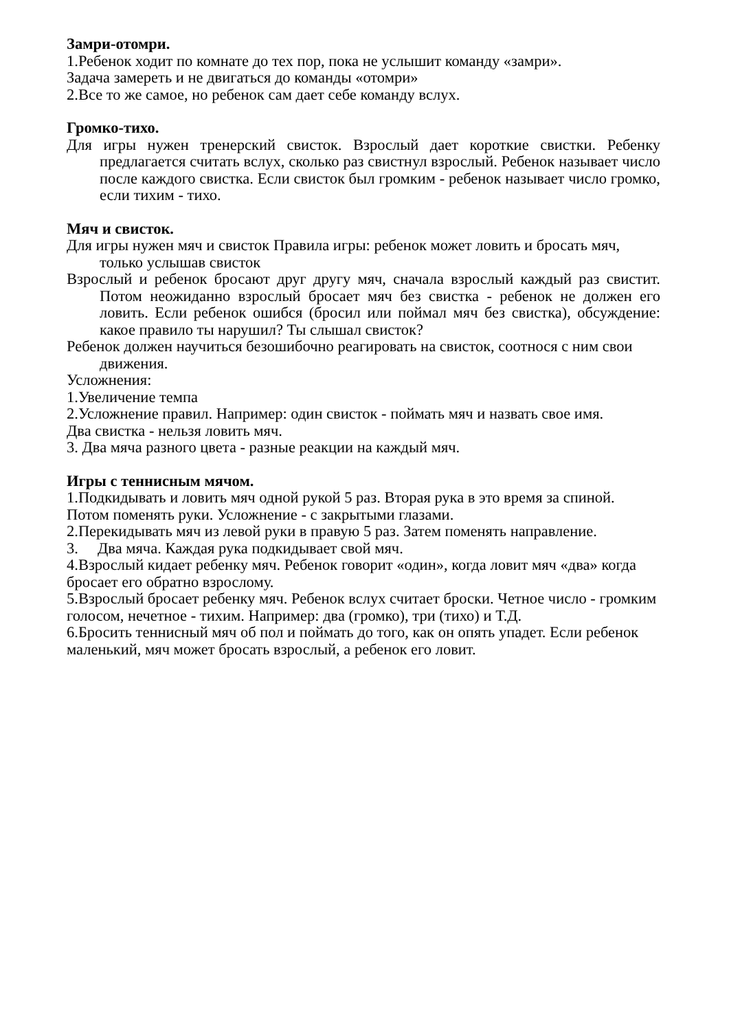Замри-отомри.
1.Ребенок ходит по комнате до тех пор, пока не услышит команду «замри».
Задача замереть и не двигаться до команды «отомри»
2.Все то же самое, но ребенок сам дает себе команду вслух.
Громко-тихо.
Для игры нужен тренерский свисток. Взрослый дает короткие свистки. Ребенку предлагается считать вслух, сколько раз свистнул взрослый. Ребенок называет число после каждого свистка. Если свисток был громким - ребенок называет число громко, если тихим - тихо.
Мяч и свисток.
Для игры нужен мяч и свисток Правила игры: ребенок может ловить и бросать мяч, только услышав свисток
Взрослый и ребенок бросают друг другу мяч, сначала взрослый каждый раз свистит. Потом неожиданно взрослый бросает мяч без свистка - ребенок не должен его ловить. Если ребенок ошибся (бросил или поймал мяч без свистка), обсуждение: какое правило ты нарушил? Ты слышал свисток?
Ребенок должен научиться безошибочно реагировать на свисток, соотнося с ним свои движения.
Усложнения:
1.Увеличение темпа
2.Усложнение правил. Например: один свисток - поймать мяч и назвать свое имя.
Два свистка - нельзя ловить мяч.
3. Два мяча разного цвета - разные реакции на каждый мяч.
Игры с теннисным мячом.
1.Подкидывать и ловить мяч одной рукой 5 раз. Вторая рука в это время за спиной. Потом поменять руки. Усложнение - с закрытыми глазами.
2.Перекидывать мяч из левой руки в правую 5 раз. Затем поменять направление.
3. Два мяча. Каждая рука подкидывает свой мяч.
4.Взрослый кидает ребенку мяч. Ребенок говорит «один», когда ловит мяч «два» когда бросает его обратно взрослому.
5.Взрослый бросает ребенку мяч. Ребенок вслух считает броски. Четное число - громким голосом, нечетное - тихим. Например: два (громко), три (тихо) и Т.Д.
6.Бросить теннисный мяч об пол и поймать до того, как он опять упадет. Если ребенок маленький, мяч может бросать взрослый, а ребенок его ловит.